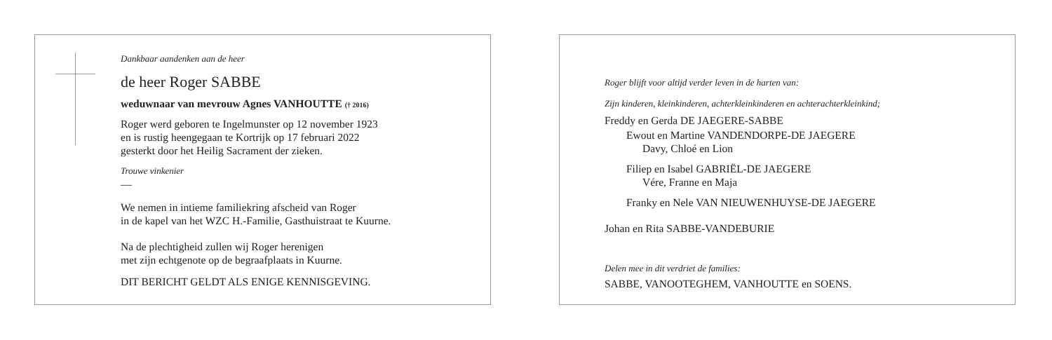Dankbaar aandenken aan de heer
de heer Roger SABBE
weduwnaar van mevrouw Agnes VANHOUTTE († 2016)
Roger werd geboren te Ingelmunster op 12 november 1923
en is rustig heengegaan te Kortrijk op 17 februari 2022
gesterkt door het Heilig Sacrament der zieken.
Trouwe vinkenier
—
We nemen in intieme familiekring afscheid van Roger
in de kapel van het WZC H.-Familie, Gasthuistraat te Kuurne.
Na de plechtigheid zullen wij Roger herenigen
met zijn echtgenote op de begraafplaats in Kuurne.
DIT BERICHT GELDT ALS ENIGE KENNISGEVING.
Roger blijft voor altijd verder leven in de harten van:
Zijn kinderen, kleinkinderen, achterkleinkinderen en achterachterkleinkind;
Freddy en Gerda DE JAEGERE-SABBE
Ewout en Martine VANDENDORPE-DE JAEGERE
Davy, Chloé en Lion
Filiep en Isabel GABRIËL-DE JAEGERE
Vére, Franne en Maja
Franky en Nele VAN NIEUWENHUYSE-DE JAEGERE
Johan en Rita SABBE-VANDEBURIE
Delen mee in dit verdriet de families:
SABBE, VANOOTEGHEM, VANHOUTTE en SOENS.